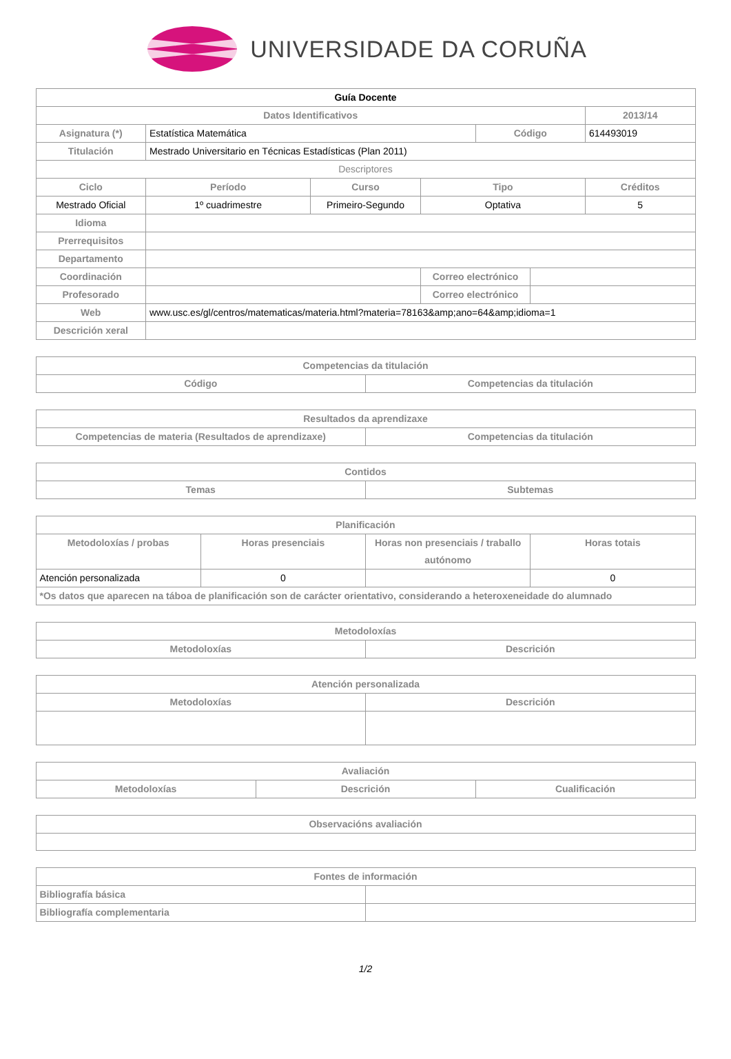UNIVERSIDADE DA CORUÑA
| Guía Docente | | | | | | |
| --- | --- | --- | --- | --- | --- | --- |
| Datos Identificativos | | | | | | 2013/14 |
| Asignatura (*) | Estatística Matemática | | | Código | | 614493019 |
| Titulación | Mestrado Universitario en Técnicas Estadísticas (Plan 2011) | | | | | |
| Descriptores | | | | | | |
| Ciclo | Período | Curso | Tipo | | | Créditos |
| Mestrado Oficial | 1º cuadrimestre | Primeiro-Segundo | Optativa | | | 5 |
| Idioma | | | | | | |
| Prerrequisitos | | | | | | |
| Departamento | | | | | | |
| Coordinación | | | Correo electrónico | | | |
| Profesorado | | | Correo electrónico | | | |
| Web | www.usc.es/gl/centros/matematicas/materia.html?materia=78163&amp;ano=64&amp;idioma=1 | | | | | |
| Descrición xeral | | | | | | |
| Competencias da titulación | |
| --- | --- |
| Código | Competencias da titulación |
| Resultados da aprendizaxe | |
| --- | --- |
| Competencias de materia (Resultados de aprendizaxe) | Competencias da titulación |
| Contidos | |
| --- | --- |
| Temas | Subtemas |
| Planificación | | | |
| --- | --- | --- | --- |
| Metodoloxías / probas | Horas presenciais | Horas non presenciais / traballo autónomo | Horas totais |
| Atención personalizada | 0 | | 0 |
| *Os datos que aparecen na táboa de planificación son de carácter orientativo, considerando a heteroxeneidade do alumnado | | | |
| Metodoloxías | |
| --- | --- |
| Metodoloxías | Descrición |
| Atención personalizada | |
| --- | --- |
| Metodoloxías | Descrición |
| Avaliación | | |
| --- | --- | --- |
| Metodoloxías | Descrición | Cualificación |
| Observacións avaliación |
| --- |
| Fontes de información | |
| --- | --- |
| Bibliografía básica | |
| Bibliografía complementaria | |
1/2